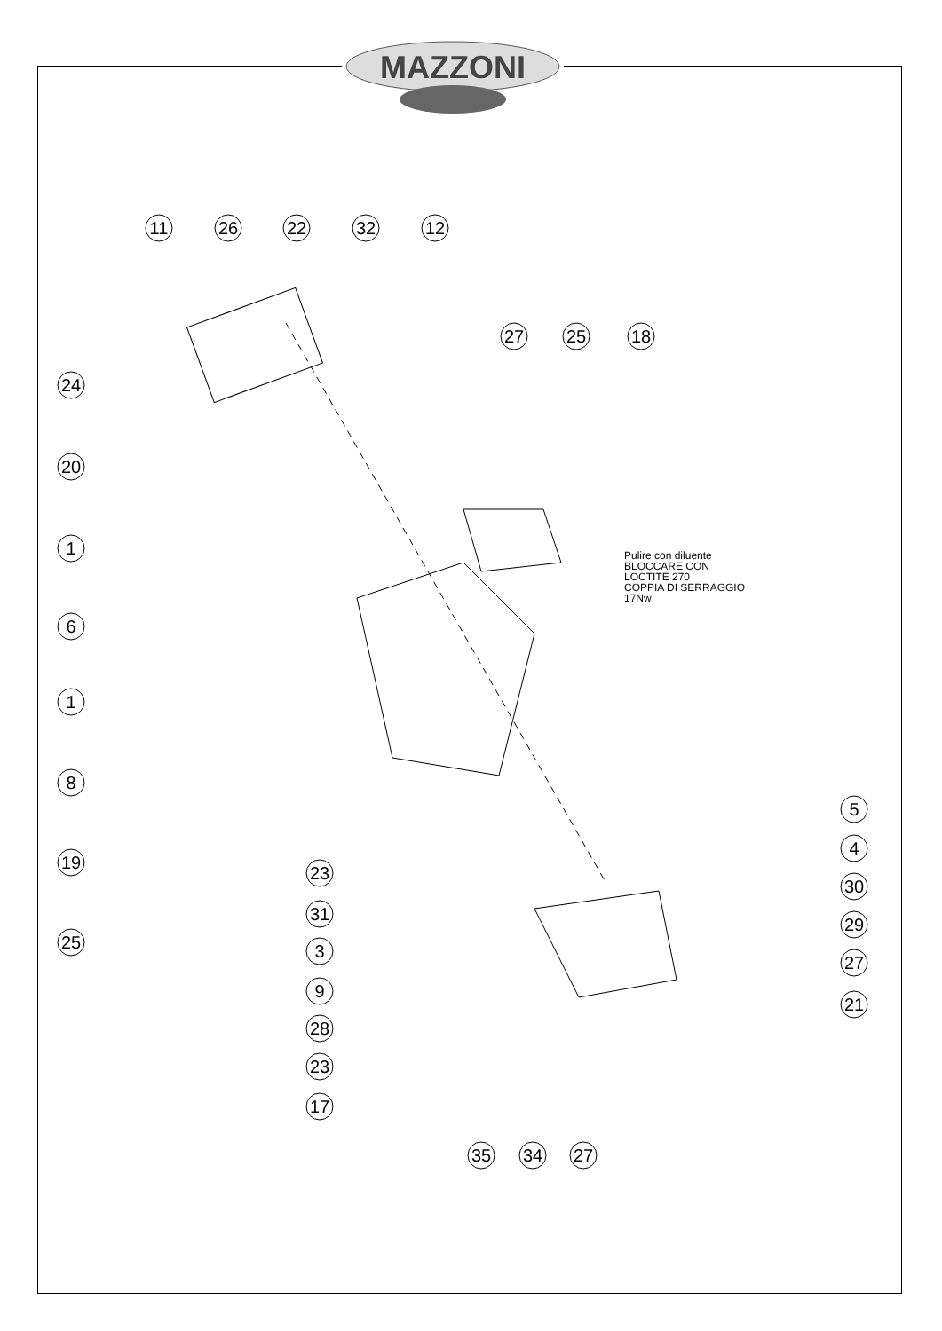MAZZONI
11
26
22
32
12
27
25
18
24
20
1
6
1
8
19
25
23
31
3
9
28
23
17
5
4
30
29
27
21
35
34
27
Pulire con diluente
BLOCCARE CON
LOCTITE 270
COPPIA DI SERRAGGIO
17Nw